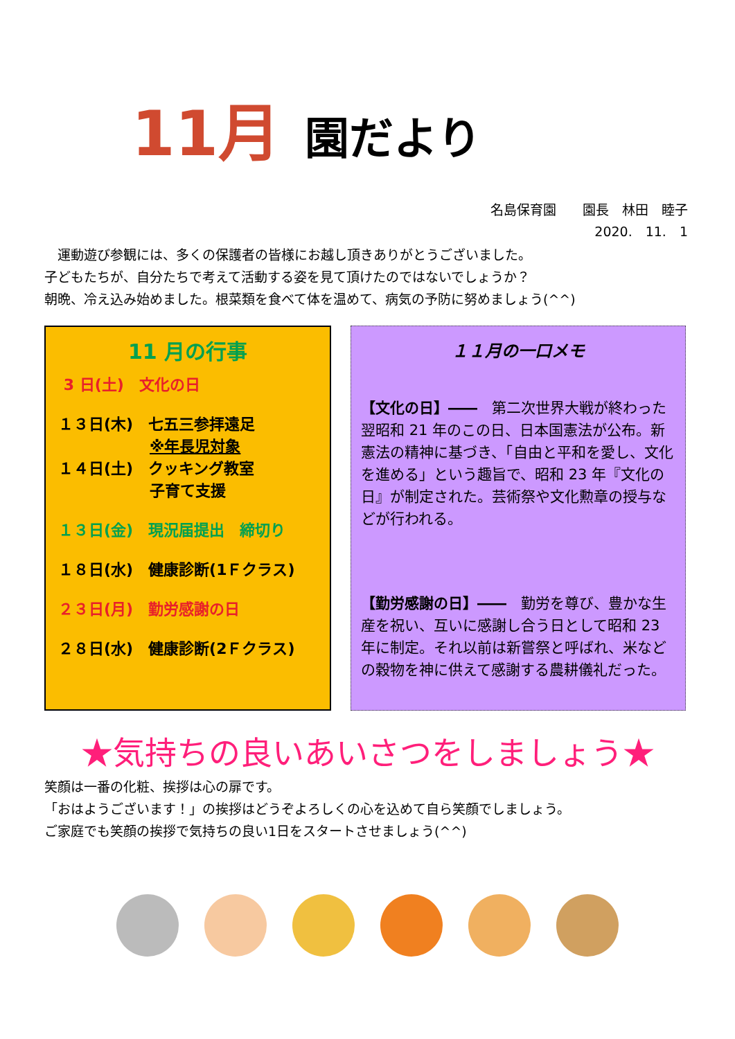11月
園だより
名島保育園　　園長　林田　睦子
2020.　11.　1
　運動遊び参観には、多くの保護者の皆様にお越し頂きありがとうございました。
子どもたちが、自分たちで考えて活動する姿を見て頂けたのではないでしょうか？
朝晩、冷え込み始めました。根菜類を食べて体を温めて、病気の予防に努めましょう(^^)
11 月の行事
3 日(土)　文化の日
１３日(木)　七五三参拝遠足
　　　　　　※年長児対象
１４日(土)　クッキング教室
　　　　　　子育て支援
１３日(金)　現況届提出　締切り
１８日(水)　健康診断(1Ｆクラス)
２３日(月)　勤労感謝の日
２８日(水)　健康診断(2Ｆクラス)
１１月の一口メモ
【文化の日】――　第二次世界大戦が終わった翌昭和 21 年のこの日、日本国憲法が公布。新憲法の精神に基づき、「自由と平和を愛し、文化を進める」という趣旨で、昭和 23 年『文化の日』が制定された。芸術祭や文化勲章の授与などが行われる。
【勤労感謝の日】――　勤労を尊び、豊かな生産を祝い、互いに感謝し合う日として昭和 23 年に制定。それ以前は新嘗祭と呼ばれ、米などの穀物を神に供えて感謝する農耕儀礼だった。
★気持ちの良いあいさつをしましょう★
笑顔は一番の化粧、挨拶は心の扉です。
「おはようございます！」の挨拶はどうぞよろしくの心を込めて自ら笑顔でしましょう。
ご家庭でも笑顔の挨拶で気持ちの良い1日をスタートさせましょう(^^)